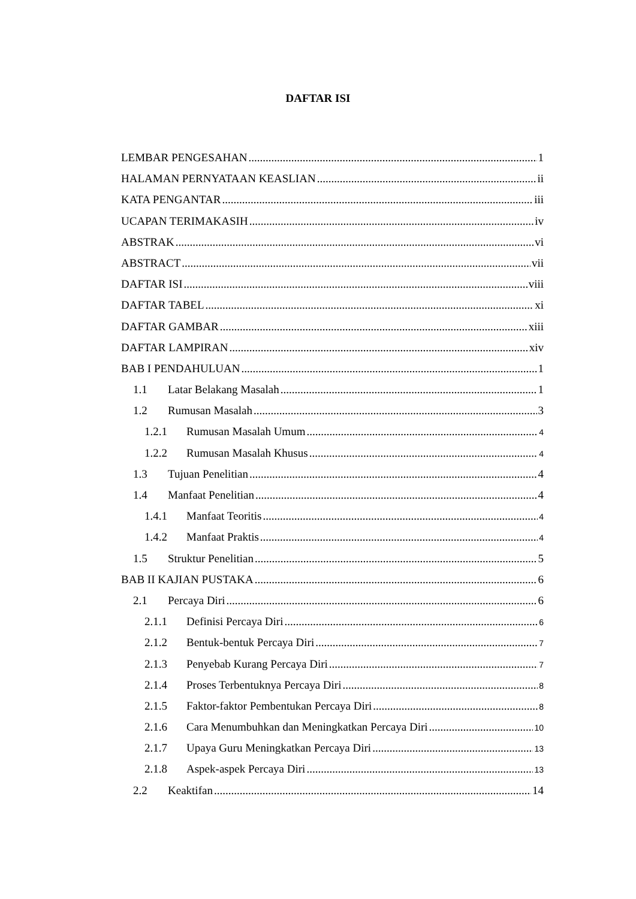DAFTAR ISI
LEMBAR PENGESAHAN 1
HALAMAN PERNYATAAN KEASLIAN ii
KATA PENGANTAR iii
UCAPAN TERIMAKASIH iv
ABSTRAK vi
ABSTRACT vii
DAFTAR ISI viii
DAFTAR TABEL xi
DAFTAR GAMBAR xiii
DAFTAR LAMPIRAN xiv
BAB I PENDAHULUAN 1
1.1 Latar Belakang Masalah 1
1.2 Rumusan Masalah 3
1.2.1 Rumusan Masalah Umum 4
1.2.2 Rumusan Masalah Khusus 4
1.3 Tujuan Penelitian 4
1.4 Manfaat Penelitian 4
1.4.1 Manfaat Teoritis 4
1.4.2 Manfaat Praktis 4
1.5 Struktur Penelitian 5
BAB II KAJIAN PUSTAKA 6
2.1 Percaya Diri 6
2.1.1 Definisi Percaya Diri 6
2.1.2 Bentuk-bentuk Percaya Diri 7
2.1.3 Penyebab Kurang Percaya Diri 7
2.1.4 Proses Terbentuknya Percaya Diri 8
2.1.5 Faktor-faktor Pembentukan Percaya Diri 8
2.1.6 Cara Menumbuhkan dan Meningkatkan Percaya Diri 10
2.1.7 Upaya Guru Meningkatkan Percaya Diri 13
2.1.8 Aspek-aspek Percaya Diri 13
2.2 Keaktifan 14